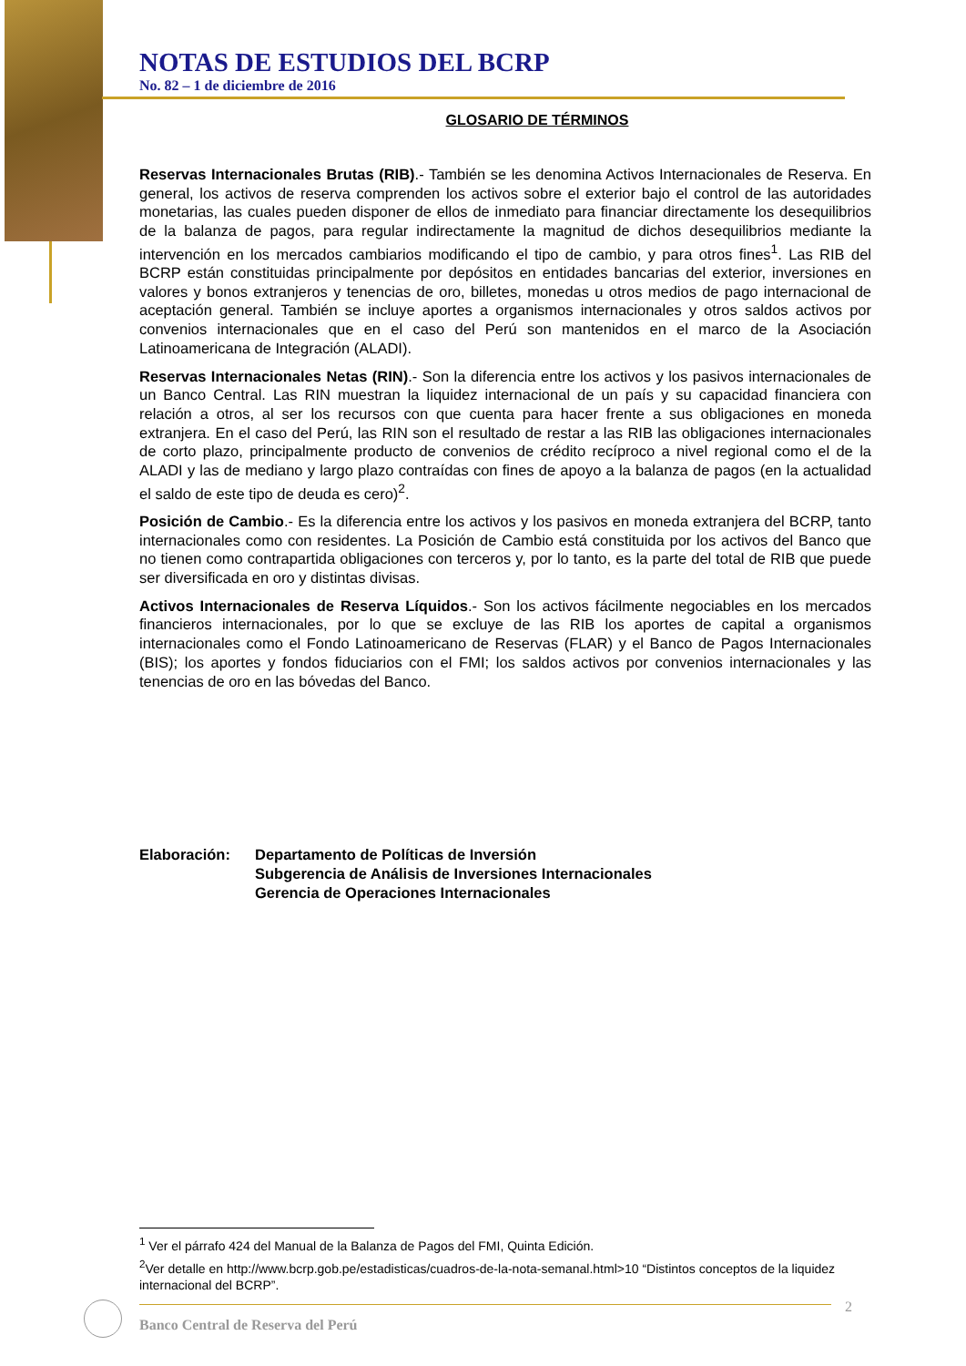NOTAS DE ESTUDIOS DEL BCRP
No. 82 – 1 de diciembre de 2016
GLOSARIO DE TÉRMINOS
Reservas Internacionales Brutas (RIB).- También se les denomina Activos Internacionales de Reserva. En general, los activos de reserva comprenden los activos sobre el exterior bajo el control de las autoridades monetarias, las cuales pueden disponer de ellos de inmediato para financiar directamente los desequilibrios de la balanza de pagos, para regular indirectamente la magnitud de dichos desequilibrios mediante la intervención en los mercados cambiarios modificando el tipo de cambio, y para otros fines<sup>1</sup>. Las RIB del BCRP están constituidas principalmente por depósitos en entidades bancarias del exterior, inversiones en valores y bonos extranjeros y tenencias de oro, billetes, monedas u otros medios de pago internacional de aceptación general. También se incluye aportes a organismos internacionales y otros saldos activos por convenios internacionales que en el caso del Perú son mantenidos en el marco de la Asociación Latinoamericana de Integración (ALADI).
Reservas Internacionales Netas (RIN).- Son la diferencia entre los activos y los pasivos internacionales de un Banco Central. Las RIN muestran la liquidez internacional de un país y su capacidad financiera con relación a otros, al ser los recursos con que cuenta para hacer frente a sus obligaciones en moneda extranjera. En el caso del Perú, las RIN son el resultado de restar a las RIB las obligaciones internacionales de corto plazo, principalmente producto de convenios de crédito recíproco a nivel regional como el de la ALADI y las de mediano y largo plazo contraídas con fines de apoyo a la balanza de pagos (en la actualidad el saldo de este tipo de deuda es cero)<sup>2</sup>.
Posición de Cambio.- Es la diferencia entre los activos y los pasivos en moneda extranjera del BCRP, tanto internacionales como con residentes. La Posición de Cambio está constituida por los activos del Banco que no tienen como contrapartida obligaciones con terceros y, por lo tanto, es la parte del total de RIB que puede ser diversificada en oro y distintas divisas.
Activos Internacionales de Reserva Líquidos.- Son los activos fácilmente negociables en los mercados financieros internacionales, por lo que se excluye de las RIB los aportes de capital a organismos internacionales como el Fondo Latinoamericano de Reservas (FLAR) y el Banco de Pagos Internacionales (BIS); los aportes y fondos fiduciarios con el FMI; los saldos activos por convenios internacionales y las tenencias de oro en las bóvedas del Banco.
Elaboración: Departamento de Políticas de Inversión
Subgerencia de Análisis de Inversiones Internacionales
Gerencia de Operaciones Internacionales
<sup>1</sup> Ver el párrafo 424 del Manual de la Balanza de Pagos del FMI, Quinta Edición.
<sup>2</sup> Ver detalle en http://www.bcrp.gob.pe/estadisticas/cuadros-de-la-nota-semanal.html>10 “Distintos conceptos de la liquidez internacional del BCRP”.
2
Banco Central de Reserva del Perú